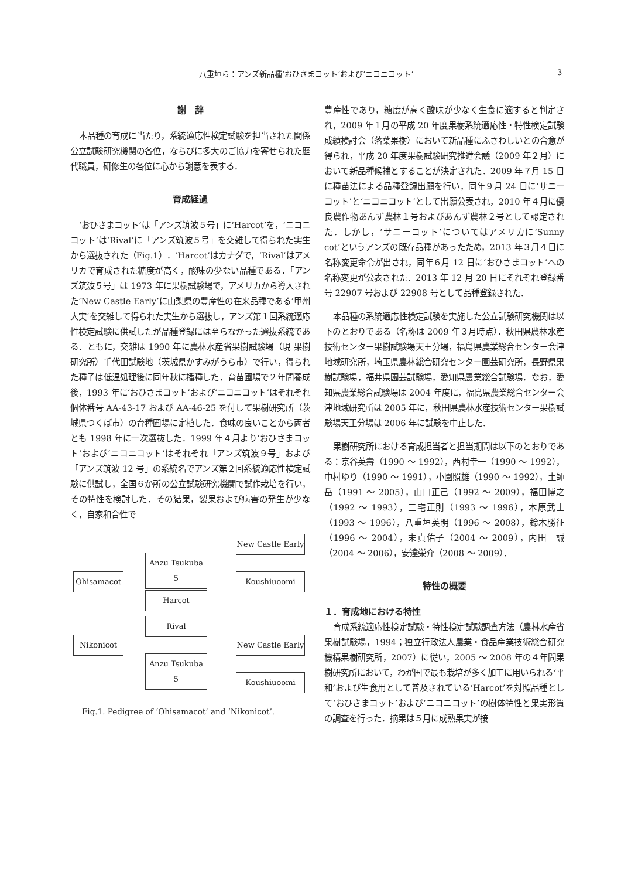八重垣ら：アンズ新品種‘おひさまコット’および‘ニコニコット’ 3
謝　辞
本品種の育成に当たり，系統適応性検定試験を担当された関係公立試験研究機関の各位，ならびに多大のご協力を寄せられた歴代職員，研修生の各位に心から謝意を表する．
育成経過
‘おひさまコット’は「アンズ筑波５号」に‘Harcot’を，‘ニコニコット’は‘Rival’に「アンズ筑波５号」を交雑して得られた実生から選抜された（Fig.1）．‘Harcot’はカナダで，‘Rival’はアメリカで育成された糖度が高く，酸味の少ない品種である．「アンズ筑波５号」は 1973 年に果樹試験場で，アメリカから導入された‘New Castle Early’に山梨県の豊産性の在来品種である‘甲州大実’を交雑して得られた実生から選抜し，アンズ第１回系統適応性検定試験に供試したが品種登録には至らなかった選抜系統である．ともに，交雑は 1990 年に農林水産省果樹試験場（現 果樹研究所）千代田試験地（茨城県かすみがうら市）で行い，得られた種子は低温処理後に同年秋に播種した．育苗圃場で２年間養成後，1993 年に‘おひさまコット’および‘ニコニコット’はそれぞれ個体番号 AA-43-17 および AA-46-25 を付して果樹研究所（茨城県つくば市）の育種圃場に定植した．食味の良いことから両者とも 1998 年に一次選抜した．1999 年４月より‘おひさまコット’および‘ニコニコット’はそれぞれ「アンズ筑波９号」および「アンズ筑波 12 号」の系統名でアンズ第２回系統適応性検定試験に供試し，全国６か所の公立試験研究機関で試作栽培を行い，その特性を検討した．その結果，裂果および病害の発生が少なく，自家和合性で
New Castle Early
Anzu Tsukuba 5
Ohisamacot Koushiuoomi
Harcot
Rival
Nikonicot
New Castle Early
Anzu Tsukuba 5
Koushiuoomi
Fig.1. Pedigree of ‘Ohisamacot’ and ‘Nikonicot’.
豊産性であり，糖度が高く酸味が少なく生食に適すると判定され，2009 年１月の平成 20 年度果樹系統適応性・特性検定試験成績検討会（落葉果樹）において新品種にふさわしいとの合意が得られ，平成 20 年度果樹試験研究推進会議（2009 年２月）において新品種候補とすることが決定された．2009 年７月 15 日に種苗法による品種登録出願を行い，同年９月 24 日に‘サニーコット’と‘ニコニコット’として出願公表され，2010 年４月に優良農作物あんず農林１号およびあんず農林２号として認定された．しかし，‘サニーコット’についてはアメリカに‘Sunny cot’というアンズの既存品種があったため，2013 年３月４日に名称変更命令が出され，同年６月 12 日に‘おひさまコット’への名称変更が公表された．2013 年 12 月 20 日にそれぞれ登録番号 22907 号および 22908 号として品種登録された．
本品種の系統適応性検定試験を実施した公立試験研究機関は以下のとおりである（名称は 2009 年３月時点）．秋田県農林水産技術センター果樹試験場天王分場，福島県農業総合センター会津地域研究所，埼玉県農林総合研究センター園芸研究所，長野県果樹試験場，福井県園芸試験場，愛知県農業総合試験場．なお，愛知県農業総合試験場は 2004 年度に，福島県農業総合センター会津地域研究所は 2005 年に，秋田県農林水産技術センター果樹試験場天王分場は 2006 年に試験を中止した．
果樹研究所における育成担当者と担当期間は以下のとおりである：京谷英壽（1990 ～ 1992），西村幸一（1990 ～ 1992），中村ゆり（1990 ～ 1991），小園照雄（1990 ～ 1992），土師岳（1991 ～ 2005），山口正己（1992 ～ 2009），福田博之（1992 ～ 1993），三宅正則（1993 ～ 1996），木原武士（1993 ～ 1996），八重垣英明（1996 ～ 2008），鈴木勝征（1996 ～ 2004），末貞佑子（2004 ～ 2009），内田　誠（2004 ～ 2006），安達栄介（2008 ～ 2009）．
特性の概要
１．育成地における特性
育成系統適応性検定試験・特性検定試験調査方法（農林水産省果樹試験場，1994；独立行政法人農業・食品産業技術総合研究機構果樹研究所，2007）に従い，2005 ～ 2008 年の４年間果樹研究所において，わが国で最も栽培が多く加工に用いられる‘平和’および生食用として普及されている‘Harcot’を対照品種として‘おひさまコット’および‘ニコニコット’の樹体特性と果実形質の調査を行った．摘果は５月に成熟果実が接